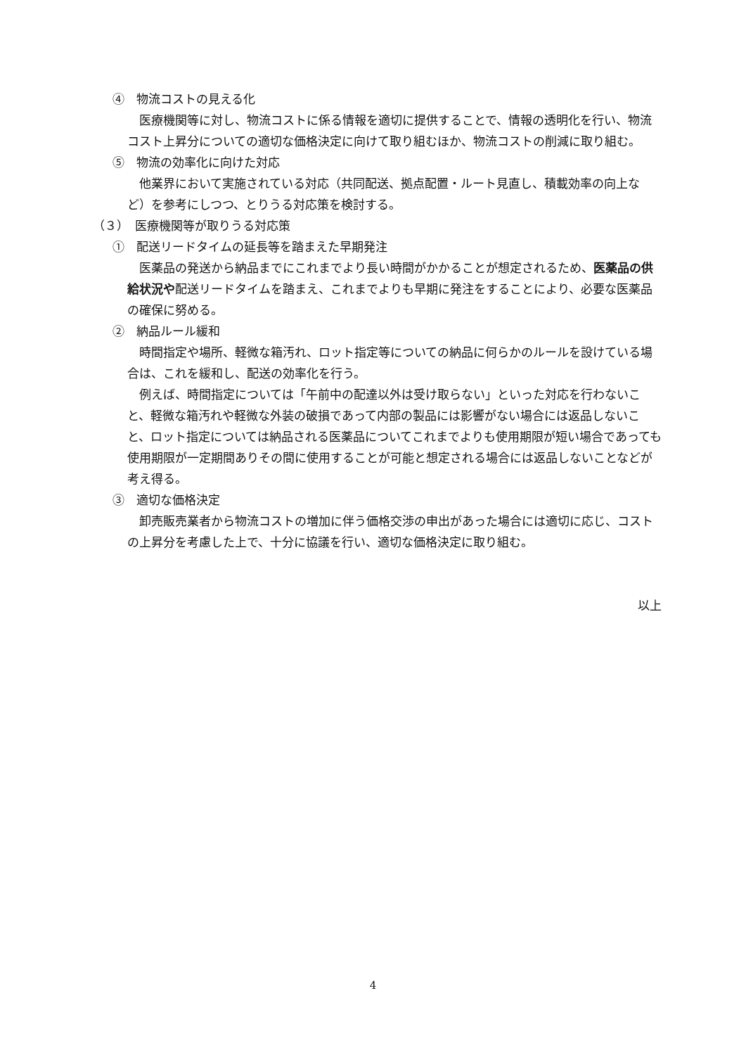④　物流コストの見える化
医療機関等に対し、物流コストに係る情報を適切に提供することで、情報の透明化を行い、物流コスト上昇分についての適切な価格決定に向けて取り組むほか、物流コストの削減に取り組む。
⑤　物流の効率化に向けた対応
他業界において実施されている対応（共同配送、拠点配置・ルート見直し、積載効率の向上など）を参考にしつつ、とりうる対応策を検討する。
（３）　医療機関等が取りうる対応策
①　配送リードタイムの延長等を踏まえた早期発注
医薬品の発送から納品までにこれまでより長い時間がかかることが想定されるため、医薬品の供給状況や配送リードタイムを踏まえ、これまでよりも早期に発注をすることにより、必要な医薬品の確保に努める。
②　納品ルール緩和
時間指定や場所、軽微な箱汚れ、ロット指定等についての納品に何らかのルールを設けている場合は、これを緩和し、配送の効率化を行う。
例えば、時間指定については「午前中の配達以外は受け取らない」といった対応を行わないこと、軽微な箱汚れや軽微な外装の破損であって内部の製品には影響がない場合には返品しないこと、ロット指定については納品される医薬品についてこれまでよりも使用期限が短い場合であっても使用期限が一定期間ありその間に使用することが可能と想定される場合には返品しないことなどが考え得る。
③　適切な価格決定
卸売販売業者から物流コストの増加に伴う価格交渉の申出があった場合には適切に応じ、コストの上昇分を考慮した上で、十分に協議を行い、適切な価格決定に取り組む。
以上
4